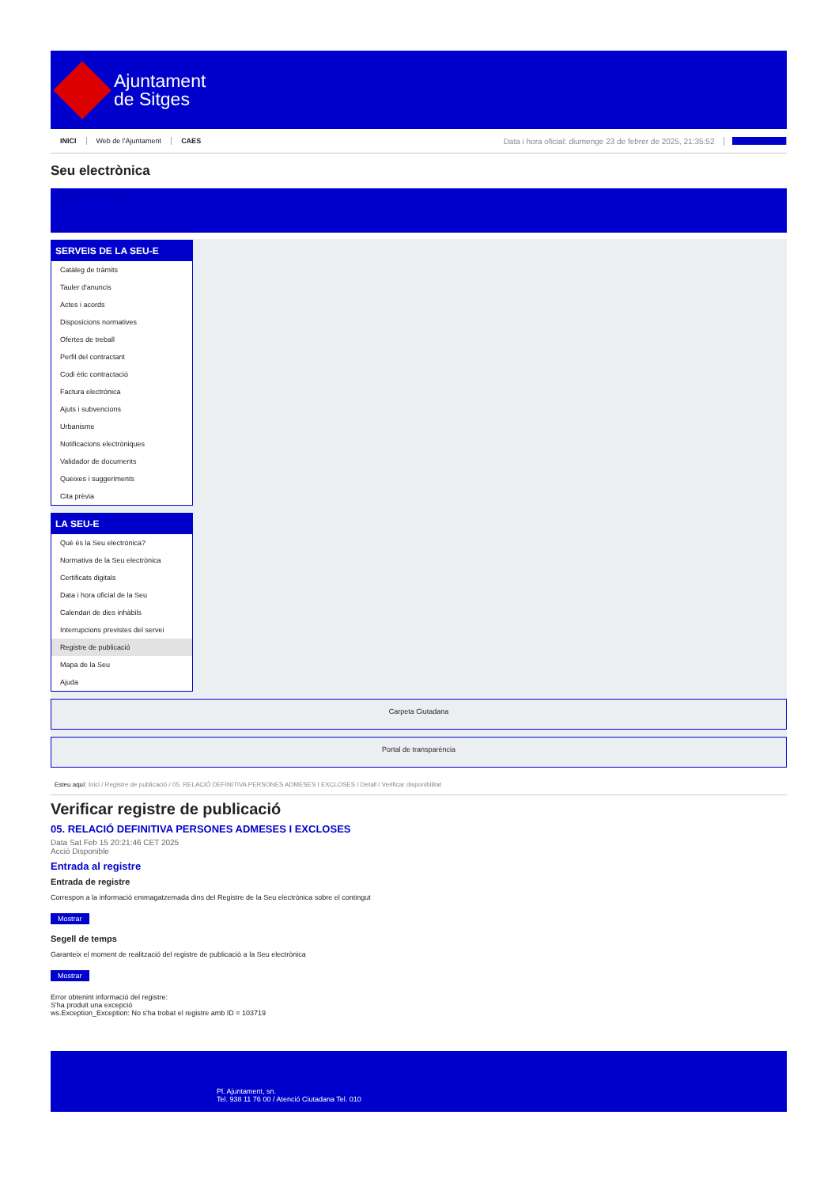Ajuntament
de Sitges
INICI Web de l'Ajuntament CAES Data i hora oficial: diumenge 23 de febrer de 2025, 21:35:52 Directoritat
Seu electrònica
Obtenir còpia autèntica
SERVEIS DE LA SEU-E
Catàleg de tràmits
Tauler d'anuncis
Actes i acords
Disposicions normatives
Ofertes de treball
Perfil del contractant
Codi ètic contractació
Factura electrònica
Ajuts i subvencions
Urbanisme
Notificacions electròniques
Validador de documents
Queixes i suggeriments
Cita prèvia
LA SEU-E
Què és la Seu electrònica?
Normativa de la Seu electrònica
Certificats digitals
Data i hora oficial de la Seu
Calendari de dies inhàbils
Interrupcions previstes del servei
Registre de publicació
Mapa de la Seu
Ajuda
Carpeta Ciutadana
Portal de transparència
Esteu aquí: Inici / Registre de publicació / 05. RELACIÓ DEFINITIVA PERSONES ADMESES I EXCLOSES / Detall / Verificar disponibilitat
Verificar registre de publicació
05. RELACIÓ DEFINITIVA PERSONES ADMESES I EXCLOSES
Data Sat Feb 15 20:21:46 CET 2025
Acció Disponible
Entrada al registre
Entrada de registre
Correspon a la informació emmagatzemada dins del Registre de la Seu electrònica sobre el contingut
Mostrar
Segell de temps
Garanteix el moment de realització del registre de publicació a la Seu electrònica
Mostrar
Error obtenint informació del registre:
S'ha produit una excepció
ws.Exception_Exception: No s'ha trobat el registre amb ID = 103719
Pl. Ajuntament, sn.
Tel. 938 11 76 00 / Atenció Ciutadana Tel. 010